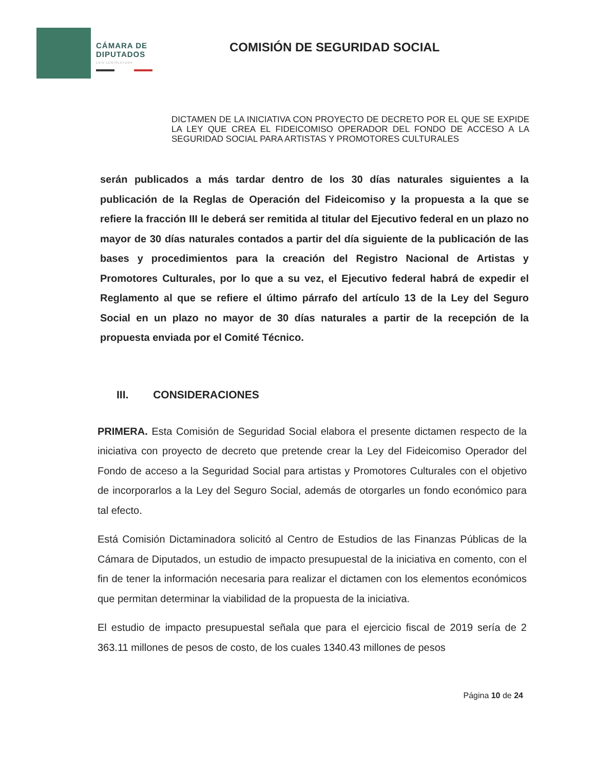CÁMARA DE DIPUTADOS
LXIV LEGISLATURA
COMISIÓN DE SEGURIDAD SOCIAL
DICTAMEN DE LA INICIATIVA CON PROYECTO DE DECRETO POR EL QUE SE EXPIDE LA LEY QUE CREA EL FIDEICOMISO OPERADOR DEL FONDO DE ACCESO A LA SEGURIDAD SOCIAL PARA ARTISTAS Y PROMOTORES CULTURALES
serán publicados a más tardar dentro de los 30 días naturales siguientes a la publicación de la Reglas de Operación del Fideicomiso y la propuesta a la que se refiere la fracción III le deberá ser remitida al titular del Ejecutivo federal en un plazo no mayor de 30 días naturales contados a partir del día siguiente de la publicación de las bases y procedimientos para la creación del Registro Nacional de Artistas y Promotores Culturales, por lo que a su vez, el Ejecutivo federal habrá de expedir el Reglamento al que se refiere el último párrafo del artículo 13 de la Ley del Seguro Social en un plazo no mayor de 30 días naturales a partir de la recepción de la propuesta enviada por el Comité Técnico.
III. CONSIDERACIONES
PRIMERA. Esta Comisión de Seguridad Social elabora el presente dictamen respecto de la iniciativa con proyecto de decreto que pretende crear la Ley del Fideicomiso Operador del Fondo de acceso a la Seguridad Social para artistas y Promotores Culturales con el objetivo de incorporarlos a la Ley del Seguro Social, además de otorgarles un fondo económico para tal efecto.
Está Comisión Dictaminadora solicitó al Centro de Estudios de las Finanzas Públicas de la Cámara de Diputados, un estudio de impacto presupuestal de la iniciativa en comento, con el fin de tener la información necesaria para realizar el dictamen con los elementos económicos que permitan determinar la viabilidad de la propuesta de la iniciativa.
El estudio de impacto presupuestal señala que para el ejercicio fiscal de 2019 sería de 2 363.11 millones de pesos de costo, de los cuales 1340.43 millones de pesos
Página 10 de 24